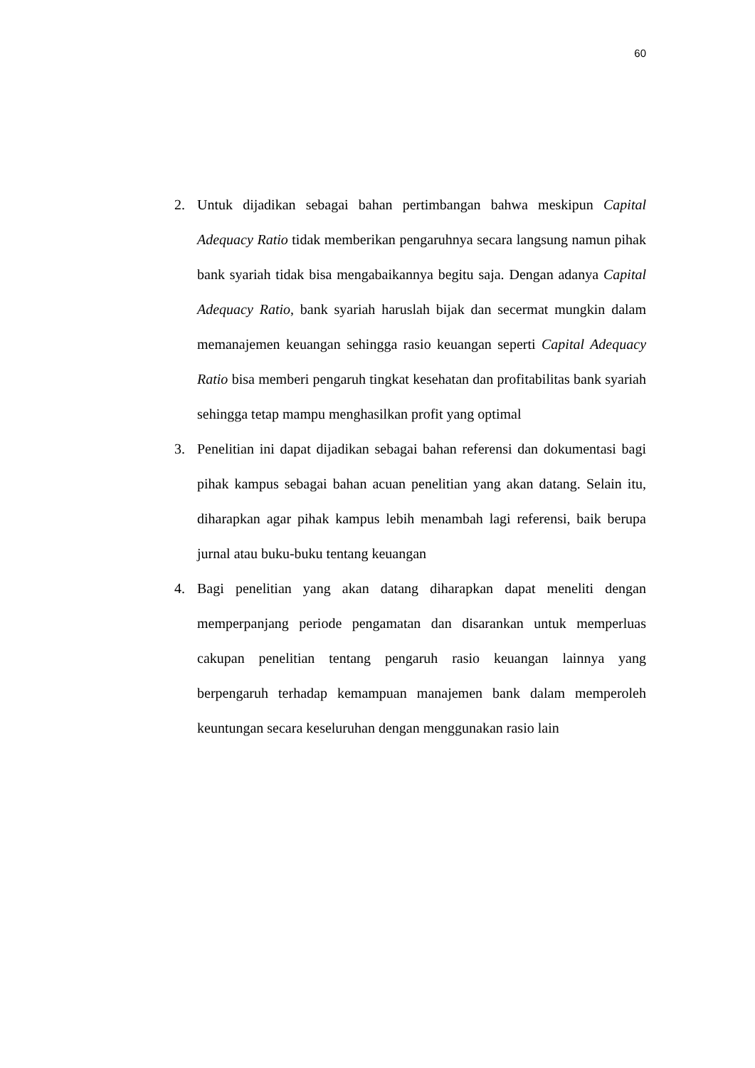60
2. Untuk dijadikan sebagai bahan pertimbangan bahwa meskipun Capital Adequacy Ratio tidak memberikan pengaruhnya secara langsung namun pihak bank syariah tidak bisa mengabaikannya begitu saja. Dengan adanya Capital Adequacy Ratio, bank syariah haruslah bijak dan secermat mungkin dalam memanajemen keuangan sehingga rasio keuangan seperti Capital Adequacy Ratio bisa memberi pengaruh tingkat kesehatan dan profitabilitas bank syariah sehingga tetap mampu menghasilkan profit yang optimal
3. Penelitian ini dapat dijadikan sebagai bahan referensi dan dokumentasi bagi pihak kampus sebagai bahan acuan penelitian yang akan datang. Selain itu, diharapkan agar pihak kampus lebih menambah lagi referensi, baik berupa jurnal atau buku-buku tentang keuangan
4. Bagi penelitian yang akan datang diharapkan dapat meneliti dengan memperpanjang periode pengamatan dan disarankan untuk memperluas cakupan penelitian tentang pengaruh rasio keuangan lainnya yang berpengaruh terhadap kemampuan manajemen bank dalam memperoleh keuntungan secara keseluruhan dengan menggunakan rasio lain